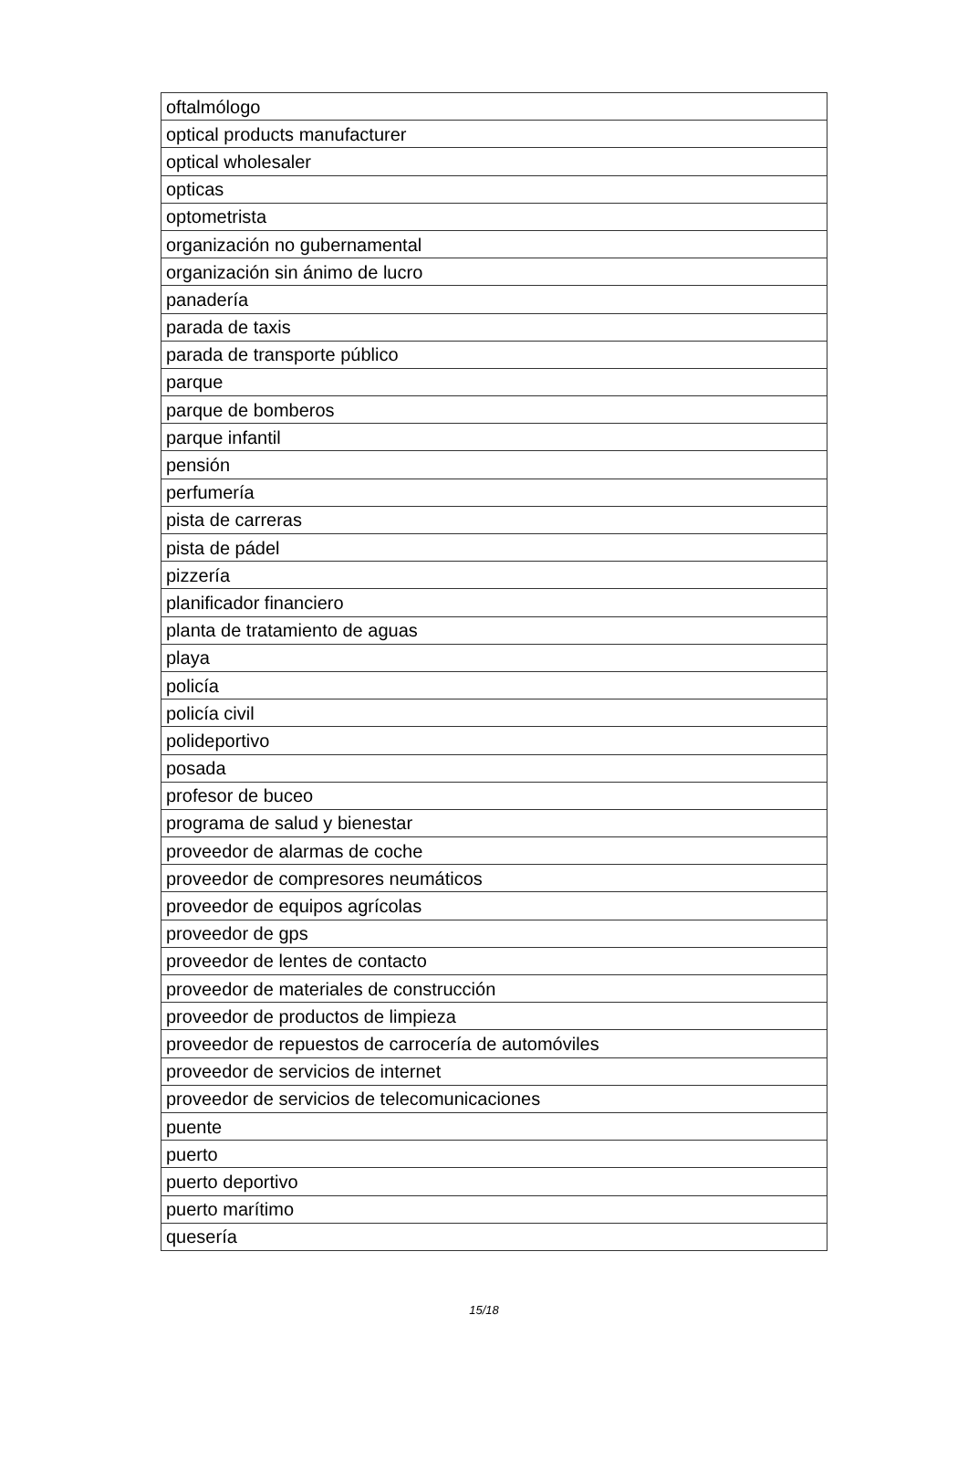| oftalmólogo |
| optical products manufacturer |
| optical wholesaler |
| opticas |
| optometrista |
| organización no gubernamental |
| organización sin ánimo de lucro |
| panadería |
| parada de taxis |
| parada de transporte público |
| parque |
| parque de bomberos |
| parque infantil |
| pensión |
| perfumería |
| pista de carreras |
| pista de pádel |
| pizzería |
| planificador financiero |
| planta de tratamiento de aguas |
| playa |
| policía |
| policía civil |
| polideportivo |
| posada |
| profesor de buceo |
| programa de salud y bienestar |
| proveedor de alarmas de coche |
| proveedor de compresores neumáticos |
| proveedor de equipos agrícolas |
| proveedor de gps |
| proveedor de lentes de contacto |
| proveedor de materiales de construcción |
| proveedor de productos de limpieza |
| proveedor de repuestos de carrocería de automóviles |
| proveedor de servicios de internet |
| proveedor de servicios de telecomunicaciones |
| puente |
| puerto |
| puerto deportivo |
| puerto marítimo |
| quesería |
15/18